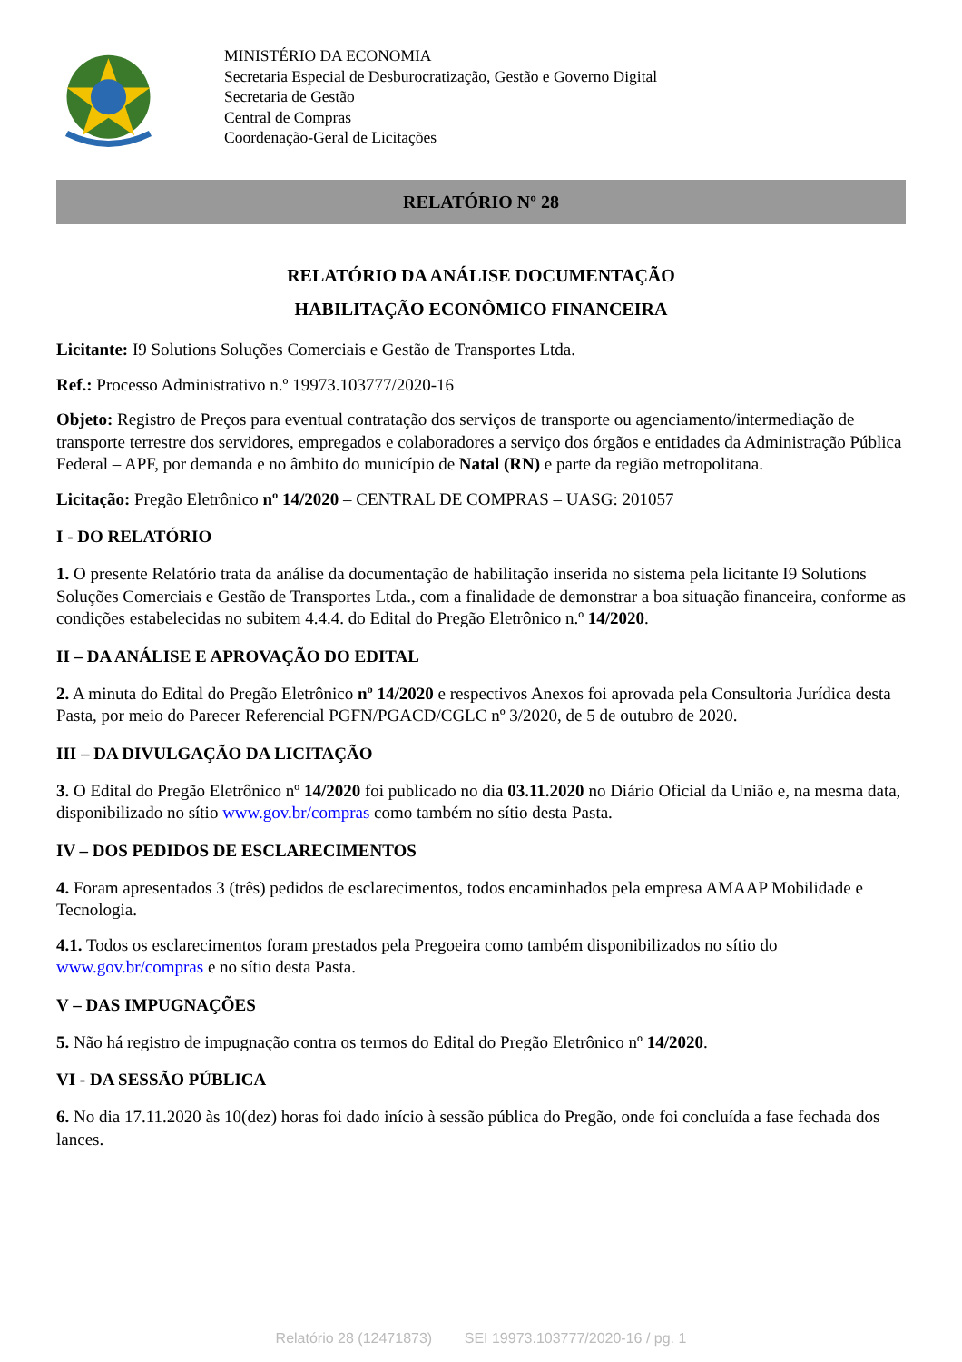MINISTÉRIO DA ECONOMIA
Secretaria Especial de Desburocratização, Gestão e Governo Digital
Secretaria de Gestão
Central de Compras
Coordenação-Geral de Licitações
RELATÓRIO Nº 28
RELATÓRIO DA ANÁLISE DOCUMENTAÇÃO
HABILITAÇÃO ECONÔMICO FINANCEIRA
Licitante: I9 Solutions Soluções Comerciais e Gestão de Transportes Ltda.
Ref.: Processo Administrativo n.º 19973.103777/2020-16
Objeto: Registro de Preços para eventual contratação dos serviços de transporte ou agenciamento/intermediação de transporte terrestre dos servidores, empregados e colaboradores a serviço dos órgãos e entidades da Administração Pública Federal – APF, por demanda e no âmbito do município de Natal (RN) e parte da região metropolitana.
Licitação: Pregão Eletrônico nº 14/2020 – CENTRAL DE COMPRAS – UASG: 201057
I - DO RELATÓRIO
1. O presente Relatório trata da análise da documentação de habilitação inserida no sistema pela licitante I9 Solutions Soluções Comerciais e Gestão de Transportes Ltda., com a finalidade de demonstrar a boa situação financeira, conforme as condições estabelecidas no subitem 4.4.4. do Edital do Pregão Eletrônico n.º 14/2020.
II – DA ANÁLISE E APROVAÇÃO DO EDITAL
2. A minuta do Edital do Pregão Eletrônico nº 14/2020 e respectivos Anexos foi aprovada pela Consultoria Jurídica desta Pasta, por meio do Parecer Referencial PGFN/PGACD/CGLC nº 3/2020, de 5 de outubro de 2020.
III – DA DIVULGAÇÃO DA LICITAÇÃO
3. O Edital do Pregão Eletrônico nº 14/2020 foi publicado no dia 03.11.2020 no Diário Oficial da União e, na mesma data, disponibilizado no sítio www.gov.br/compras como também no sítio desta Pasta.
IV – DOS PEDIDOS DE ESCLARECIMENTOS
4. Foram apresentados 3 (três) pedidos de esclarecimentos, todos encaminhados pela empresa AMAAP Mobilidade e Tecnologia.
4.1. Todos os esclarecimentos foram prestados pela Pregoeira como também disponibilizados no sítio do www.gov.br/compras e no sítio desta Pasta.
V – DAS IMPUGNAÇÕES
5. Não há registro de impugnação contra os termos do Edital do Pregão Eletrônico nº 14/2020.
VI - DA SESSÃO PÚBLICA
6. No dia 17.11.2020 às 10(dez) horas foi dado início à sessão pública do Pregão, onde foi concluída a fase fechada dos lances.
Relatório 28 (12471873) SEI 19973.103777/2020-16 / pg. 1